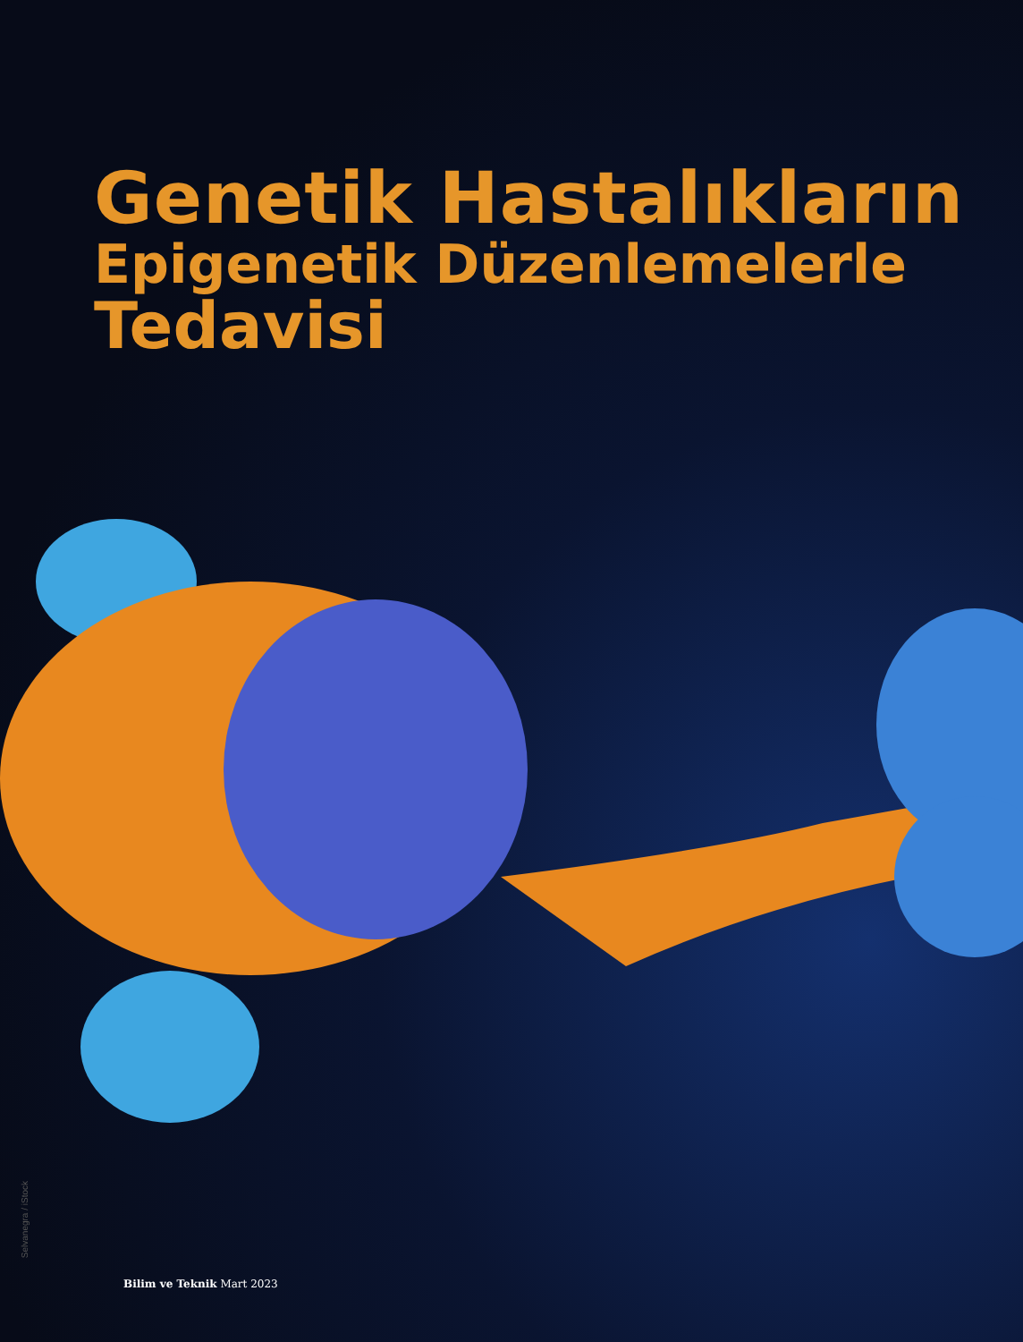Genetik Hastalıkların
Epigenetik Düzenlemelerle
Tedavisi
Selvanegra / iStock
Bilim ve Teknik Mart 2023